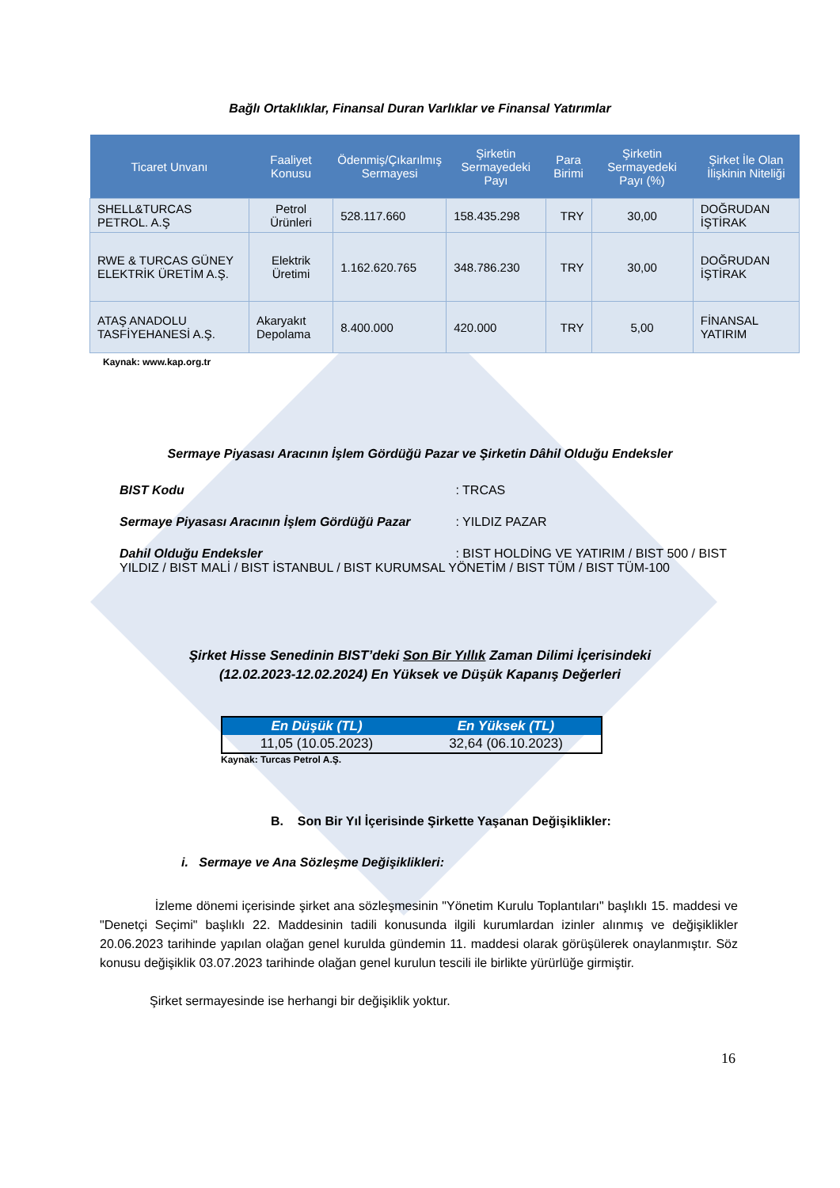Bağlı Ortaklıklar, Finansal Duran Varlıklar ve Finansal Yatırımlar
| Ticaret Unvanı | Faaliyet Konusu | Ödenmiş/Çıkarılmış Sermayesi | Şirketin Sermayedeki Payı | Para Birimi | Şirketin Sermayedeki Payı (%) | Şirket İle Olan İlişkinin Niteliği |
| --- | --- | --- | --- | --- | --- | --- |
| SHELL&TURCAS PETROL. A.Ş | Petrol Ürünleri | 528.117.660 | 158.435.298 | TRY | 30,00 | DOĞRUDAN İŞTİRAK |
| RWE & TURCAS GÜNEY ELEKTRİK ÜRETİM A.Ş. | Elektrik Üretimi | 1.162.620.765 | 348.786.230 | TRY | 30,00 | DOĞRUDAN İŞTİRAK |
| ATAŞ ANADOLU TASFİYEHANESİ A.Ş. | Akaryakıt Depolama | 8.400.000 | 420.000 | TRY | 5,00 | FİNANSAL YATIRIM |
Kaynak: www.kap.org.tr
Sermaye Piyasası Aracının İşlem Gördüğü Pazar ve Şirketin Dâhil Olduğu Endeksler
BIST Kodu : TRCAS
Sermaye Piyasası Aracının İşlem Gördüğü Pazar : YILDIZ PAZAR
Dahil Olduğu Endeksler : BIST HOLDİNG VE YATIRIM / BIST 500 / BIST YILDIZ / BIST MALİ / BIST İSTANBUL / BIST KURUMSAL YÖNETİM / BIST TÜM / BIST TÜM-100
Şirket Hisse Senedinin BIST’deki Son Bir Yıllık Zaman Dilimi İçerisindeki
(12.02.2023-12.02.2024) En Yüksek ve Düşük Kapanış Değerleri
| En Düşük (TL) | En Yüksek (TL) |
| --- | --- |
| 11,05 (10.05.2023) | 32,64 (06.10.2023) |
Kaynak: Turcas Petrol A.Ş.
B. Son Bir Yıl İçerisinde Şirkette Yaşanan Değişiklikler:
i. Sermaye ve Ana Sözleşme Değişiklikleri:
İzleme dönemi içerisinde şirket ana sözleşmesinin "Yönetim Kurulu Toplantıları" başlıklı 15. maddesi ve "Denetçi Seçimi" başlıklı 22. Maddesinin tadili konusunda ilgili kurumlardan izinler alınmış ve değişiklikler 20.06.2023 tarihinde yapılan olağan genel kurulda gündemin 11. maddesi olarak görüşülerek onaylanmıştır. Söz konusu değişiklik 03.07.2023 tarihinde olağan genel kurulun tescili ile birlikte yürürlüğe girmiştir.
Şirket sermayesinde ise herhangi bir değişiklik yoktur.
16